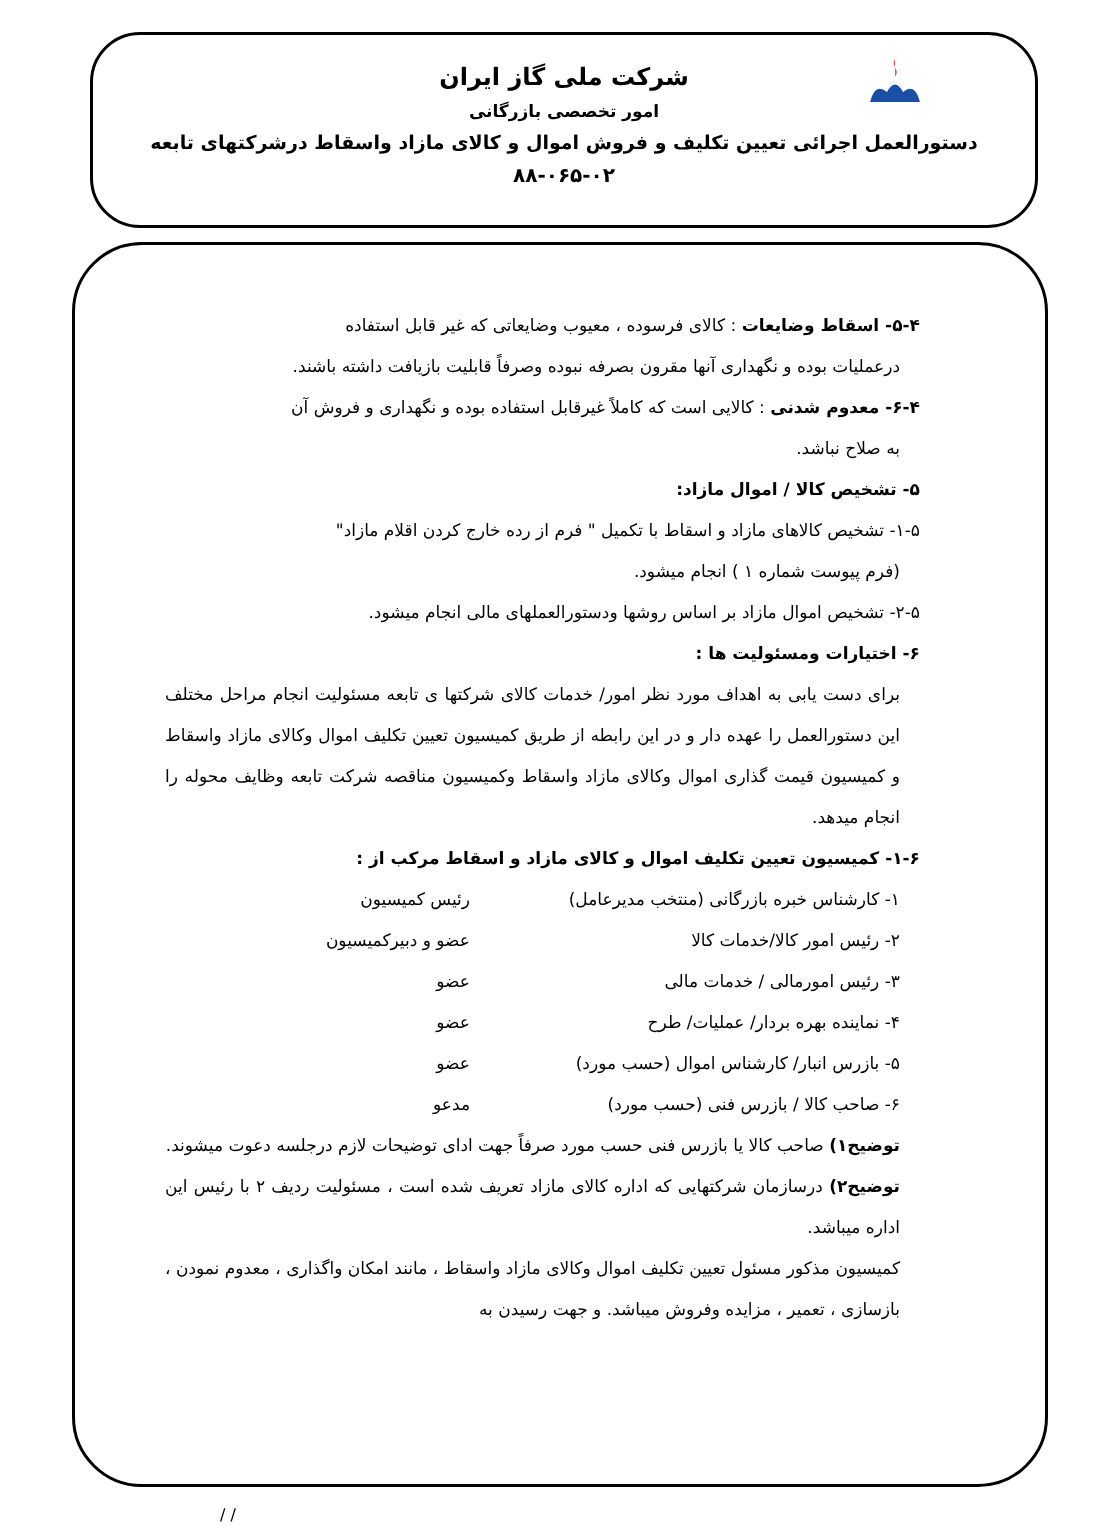شرکت ملی گاز ایران
امور تخصصی بازرگانی
دستورالعمل اجرائی تعیین تکلیف و فروش اموال و کالای مازاد واسقاط درشرکتهای تابعه
۸۸-۰۶۵-۰۲
۵-۴- اسقاط وضایعات : کالای فرسوده ، معیوب وضایعاتی که غیر قابل استفاده
درعملیات بوده و نگهداری آنها مقرون بصرفه نبوده وصرفاً قابلیت بازیافت داشته باشند.
۶-۴- معدوم شدنی : کالایی است که کاملاً غیرقابل استفاده بوده و نگهداری و فروش آن
به صلاح نباشد.
۵- تشخیص کالا / اموال مازاد:
۱-۵- تشخیص کالاهای مازاد و اسقاط با تکمیل " فرم از رده خارج کردن اقلام مازاد"
(فرم پیوست شماره ۱ ) انجام میشود.
۲-۵- تشخیص اموال مازاد بر اساس روشها ودستورالعملهای مالی انجام میشود.
۶- اختیارات ومسئولیت ها :
برای دست یابی به اهداف مورد نظر امور/ خدمات کالای شرکتها ی تابعه مسئولیت انجام مراحل مختلف این دستورالعمل را عهده دار و در این رابطه از طریق کمیسیون تعیین تکلیف اموال وکالای مازاد واسقاط و کمیسیون قیمت گذاری اموال وکالای مازاد واسقاط وکمیسیون مناقصه شرکت تابعه وظایف محوله را انجام میدهد.
۱-۶- کمیسیون تعیین تکلیف اموال و کالای مازاد و اسقاط مرکب از :
۱- کارشناس خبره بازرگانی (منتخب مدیرعامل) رئیس کمیسیون
۲- رئیس امور کالا/خدمات کالا عضو و دبیرکمیسیون
۳- رئیس امورمالی / خدمات مالی عضو
۴- نماینده بهره بردار/ عملیات/ طرح عضو
۵- بازرس انبار/ کارشناس اموال (حسب مورد) عضو
۶- صاحب کالا / بازرس فنی (حسب مورد) مدعو
توضیح۱) صاحب کالا یا بازرس فنی حسب مورد صرفاً جهت ادای توضیحات لازم درجلسه دعوت میشوند.
توضیح۲) درسازمان شرکتهایی که اداره کالای مازاد تعریف شده است ، مسئولیت ردیف ۲ با رئیس این اداره میباشد.
کمیسیون مذکور مسئول تعیین تکلیف اموال وکالای مازاد واسقاط ، مانند امکان واگذاری ، معدوم نمودن ، بازسازی ، تعمیر ، مزایده وفروش میباشد. و جهت رسیدن به
/ /